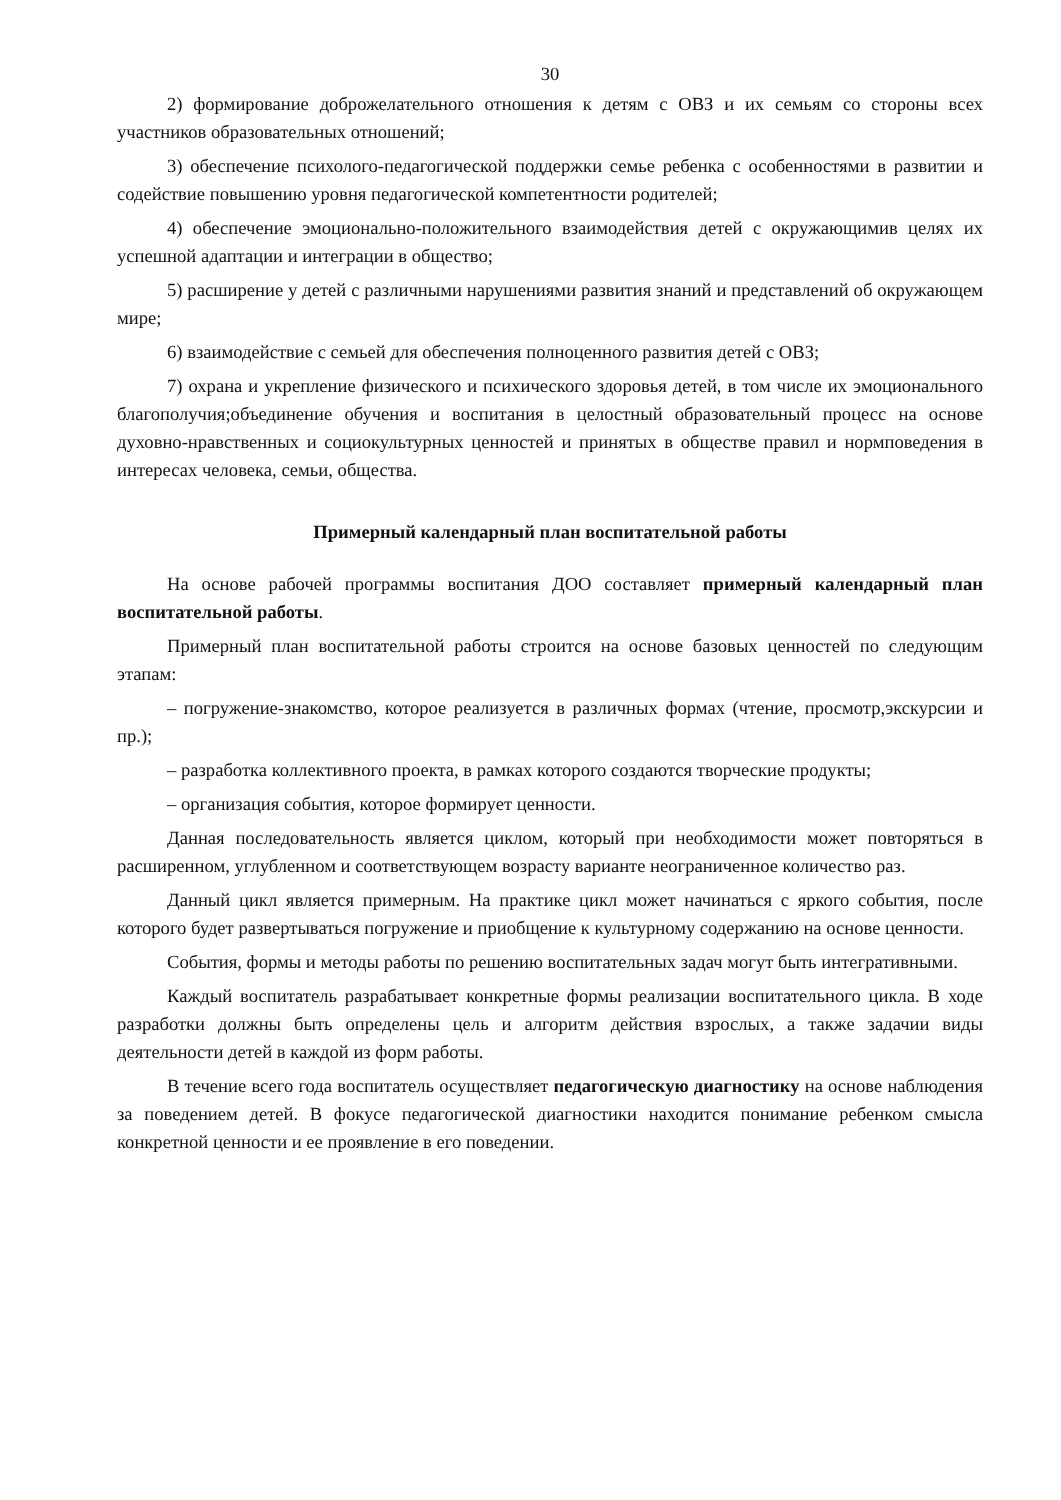30
2) формирование доброжелательного отношения к детям с ОВЗ и их семьям со стороны всех участников образовательных отношений;
3) обеспечение психолого-педагогической поддержки семье ребенка с особенностями в развитии и содействие повышению уровня педагогической компетентности родителей;
4) обеспечение эмоционально-положительного взаимодействия детей с окружающимив целях их успешной адаптации и интеграции в общество;
5) расширение у детей с различными нарушениями развития знаний и представлений об окружающем мире;
6) взаимодействие с семьей для обеспечения полноценного развития детей с ОВЗ;
7) охрана и укрепление физического и психического здоровья детей, в том числе их эмоционального благополучия;объединение обучения и воспитания в целостный образовательный процесс на основе духовно-нравственных и социокультурных ценностей и принятых в обществе правил и нормповедения в интересах человека, семьи, общества.
Примерный календарный план воспитательной работы
На основе рабочей программы воспитания ДОО составляет примерный календарный план воспитательной работы.
Примерный план воспитательной работы строится на основе базовых ценностей по следующим этапам:
– погружение-знакомство, которое реализуется в различных формах (чтение, просмотр,экскурсии и пр.);
– разработка коллективного проекта, в рамках которого создаются творческие продукты;
– организация события, которое формирует ценности.
Данная последовательность является циклом, который при необходимости может повторяться в расширенном, углубленном и соответствующем возрасту варианте неограниченное количество раз.
Данный цикл является примерным. На практике цикл может начинаться с яркого события, после которого будет развертываться погружение и приобщение к культурному содержанию на основе ценности.
События, формы и методы работы по решению воспитательных задач могут быть интегративными.
Каждый воспитатель разрабатывает конкретные формы реализации воспитательного цикла. В ходе разработки должны быть определены цель и алгоритм действия взрослых, а также задачии виды деятельности детей в каждой из форм работы.
В течение всего года воспитатель осуществляет педагогическую диагностику на основе наблюдения за поведением детей. В фокусе педагогической диагностики находится понимание ребенком смысла конкретной ценности и ее проявление в его поведении.